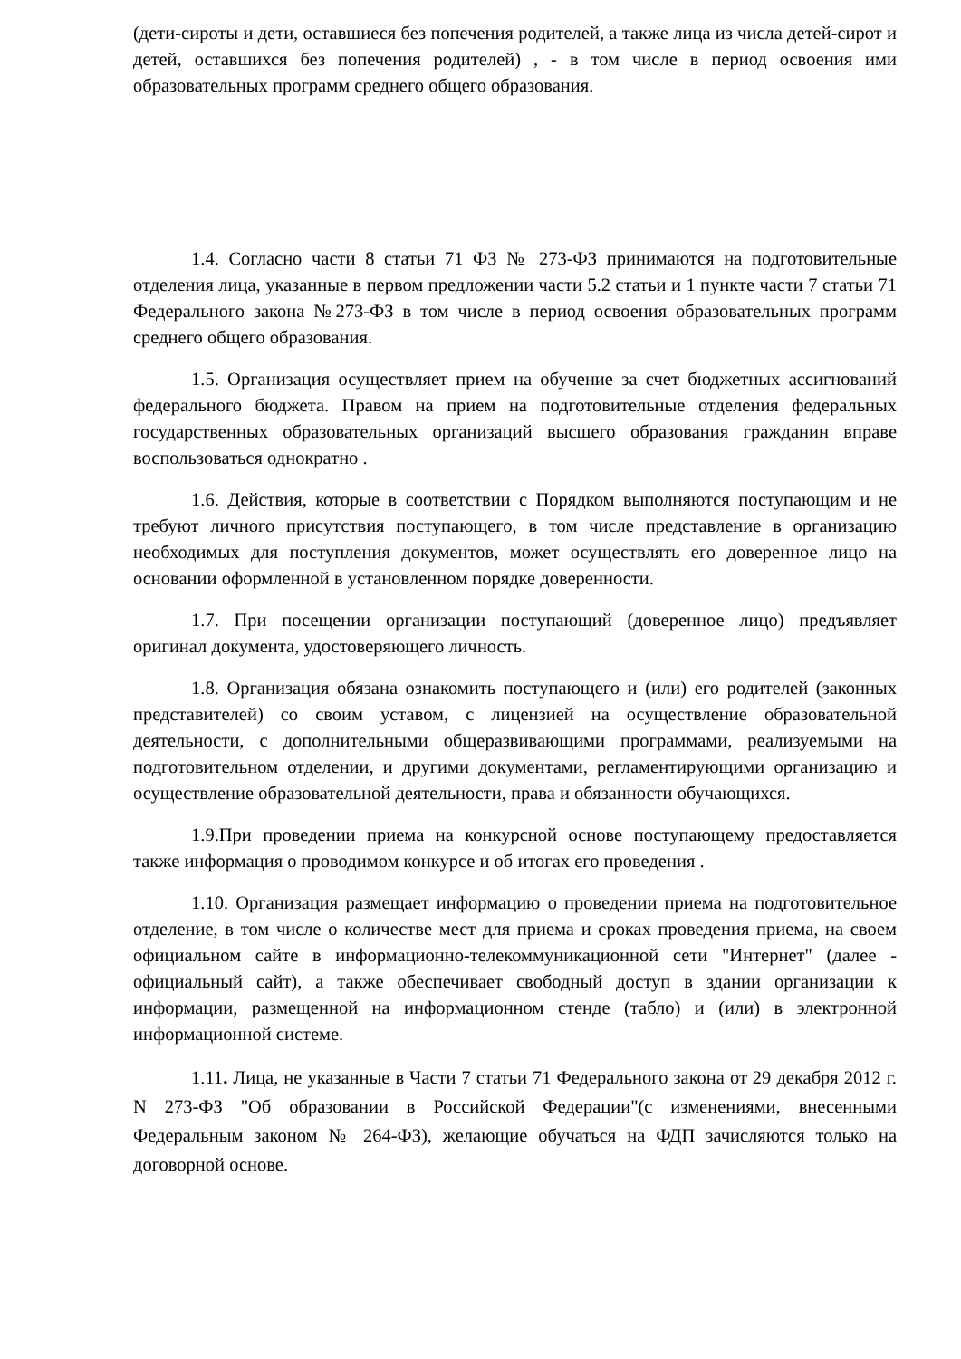(дети-сироты и дети, оставшиеся без попечения родителей, а также лица из числа детей-сирот и детей, оставшихся без попечения родителей) , - в том числе в период освоения ими образовательных программ среднего общего образования.
1.4. Согласно части 8 статьи 71 ФЗ № 273-ФЗ принимаются на подготовительные отделения лица, указанные в первом предложении части 5.2 статьи и 1 пункте части 7 статьи 71 Федерального закона №273-ФЗ в том числе в период освоения образовательных программ среднего общего образования.
1.5. Организация осуществляет прием на обучение за счет бюджетных ассигнований федерального бюджета. Правом на прием на подготовительные отделения федеральных государственных образовательных организаций высшего образования гражданин вправе воспользоваться однократно .
1.6. Действия, которые в соответствии с Порядком выполняются поступающим и не требуют личного присутствия поступающего, в том числе представление в организацию необходимых для поступления документов, может осуществлять его доверенное лицо на основании оформленной в установленном порядке доверенности.
1.7. При посещении организации поступающий (доверенное лицо) предъявляет оригинал документа, удостоверяющего личность.
1.8. Организация обязана ознакомить поступающего и (или) его родителей (законных представителей) со своим уставом, с лицензией на осуществление образовательной деятельности, с дополнительными общеразвивающими программами, реализуемыми на подготовительном отделении, и другими документами, регламентирующими организацию и осуществление образовательной деятельности, права и обязанности обучающихся.
1.9.При проведении приема на конкурсной основе поступающему предоставляется также информация о проводимом конкурсе и об итогах его проведения .
1.10. Организация размещает информацию о проведении приема на подготовительное отделение, в том числе о количестве мест для приема и сроках проведения приема, на своем официальном сайте в информационно-телекоммуникационной сети "Интернет" (далее - официальный сайт), а также обеспечивает свободный доступ в здании организации к информации, размещенной на информационном стенде (табло) и (или) в электронной информационной системе.
1.11. Лица, не указанные в Части 7 статьи 71 Федерального закона от 29 декабря 2012 г. N 273-ФЗ "Об образовании в Российской Федерации"(с изменениями, внесенными Федеральным законом № 264-ФЗ), желающие обучаться на ФДП зачисляются только на договорной основе.